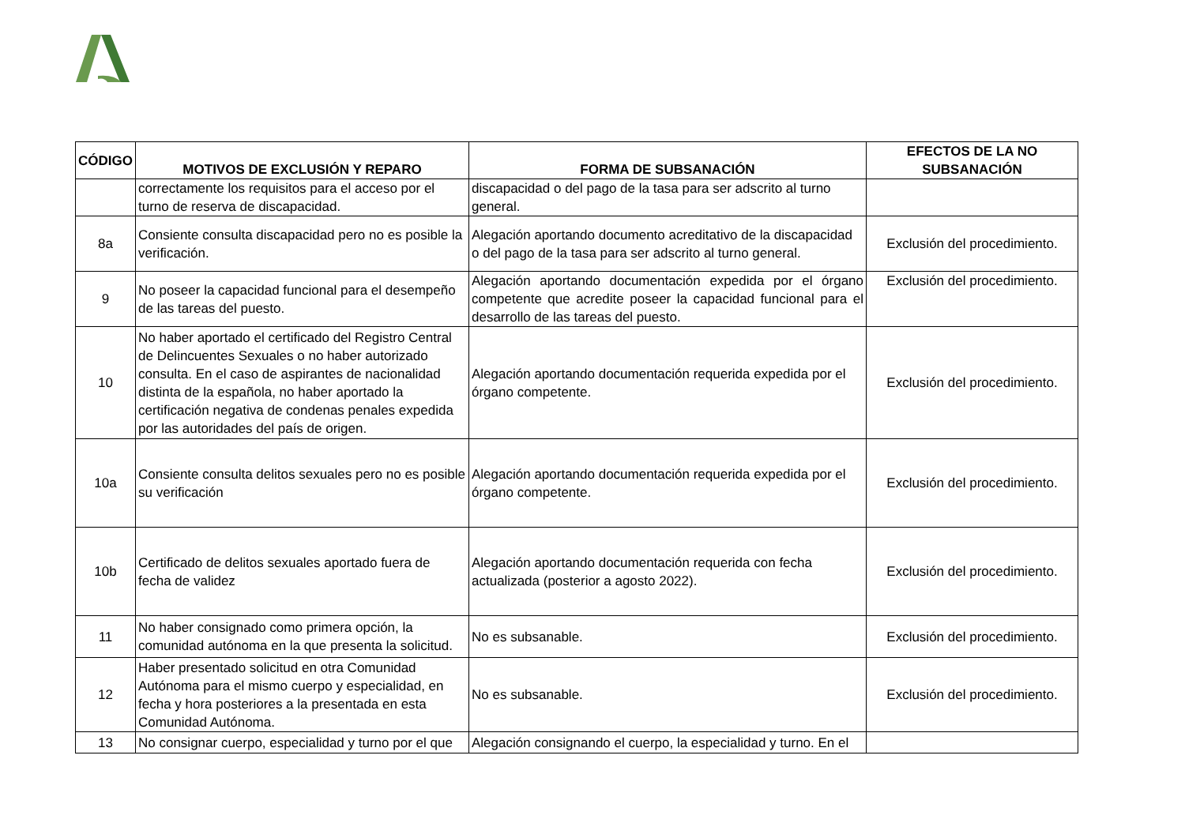| CÓDIGO | MOTIVOS DE EXCLUSIÓN Y REPARO | FORMA DE SUBSANACIÓN | EFECTOS DE LA NO SUBSANACIÓN |
| --- | --- | --- | --- |
| | correctamente los requisitos para el acceso por el turno de reserva de discapacidad. | discapacidad o del pago de la tasa para ser adscrito al turno general. | |
| 8a | Consiente consulta discapacidad pero no es posible la verificación. | Alegación aportando documento acreditativo de la discapacidad o del pago de la tasa para ser adscrito al turno general. | Exclusión del procedimiento. |
| 9 | No poseer la capacidad funcional para el desempeño de las tareas del puesto. | Alegación aportando documentación expedida por el órgano competente que acredite poseer la capacidad funcional para el desarrollo de las tareas del puesto. | Exclusión del procedimiento. |
| 10 | No haber aportado el certificado del Registro Central de Delincuentes Sexuales o no haber autorizado consulta. En el caso de aspirantes de nacionalidad distinta de la española, no haber aportado la certificación negativa de condenas penales expedida por las autoridades del país de origen. | Alegación aportando documentación requerida expedida por el órgano competente. | Exclusión del procedimiento. |
| 10a | Consiente consulta delitos sexuales pero no es posible su verificación | Alegación aportando documentación requerida expedida por el órgano competente. | Exclusión del procedimiento. |
| 10b | Certificado de delitos sexuales aportado fuera de fecha de validez | Alegación aportando documentación requerida con fecha actualizada (posterior a agosto 2022). | Exclusión del procedimiento. |
| 11 | No haber consignado como primera opción, la comunidad autónoma en la que presenta la solicitud. | No es subsanable. | Exclusión del procedimiento. |
| 12 | Haber presentado solicitud en otra Comunidad Autónoma para el mismo cuerpo y especialidad, en fecha y hora posteriores a la presentada en esta Comunidad Autónoma. | No es subsanable. | Exclusión del procedimiento. |
| 13 | No consignar cuerpo, especialidad y turno por el que | Alegación consignando el cuerpo, la especialidad y turno. En el | |